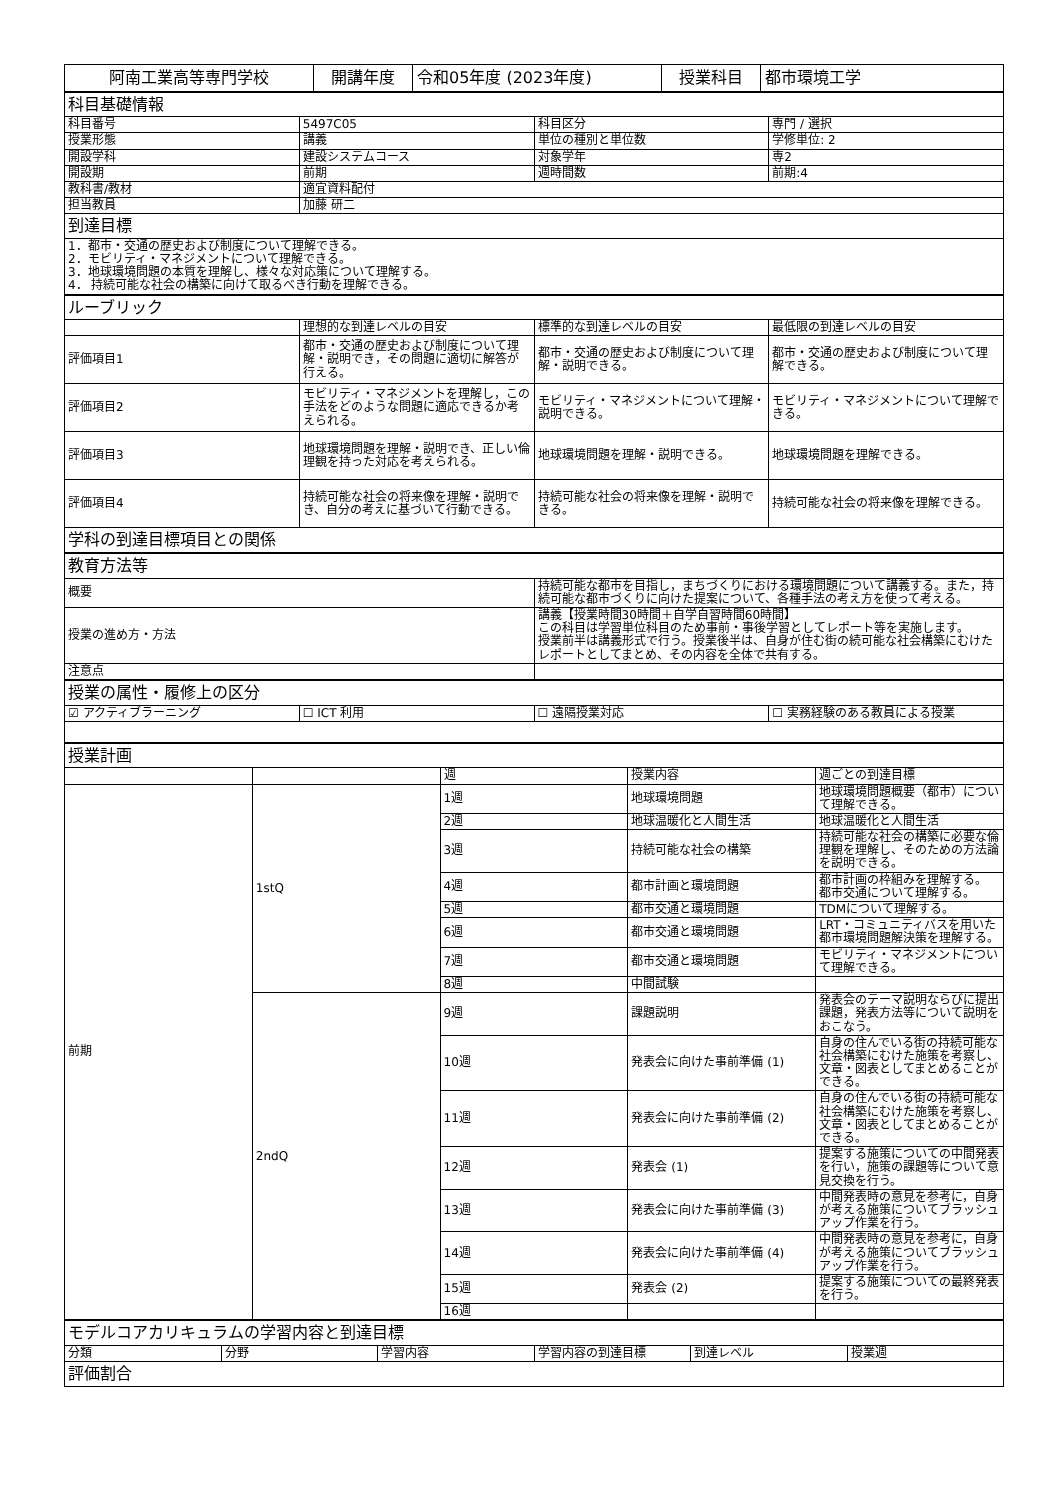| 阿南工業高等専門学校 | 開講年度 | 令和05年度 (2023年度) | 授業科目 | 都市環境工学 |
| 科目基礎情報 | | | |
| 科目番号 | 5497C05 | 科目区分 | 専門 / 選択 |
| 授業形態 | 講義 | 単位の種別と単位数 | 学修単位: 2 |
| 開設学科 | 建設システムコース | 対象学年 | 専2 |
| 開設期 | 前期 | 週時間数 | 前期:4 |
| 教科書/教材 | 適宜資料配付 | | |
| 担当教員 | 加藤 研二 | | |
| 到達目標 | | | |
| 1．都市・交通の歴史および制度について理解できる。 2．モビリティ・マネジメントについて理解できる。 3．地球環境問題の本質を理解し、様々な対応策について理解する。 4． 持続可能な社会の構築に向けて取るべき行動を理解できる。 | | | |
| ルーブリック | | | |
| | 理想的な到達レベルの目安 | 標準的な到達レベルの目安 | 最低限の到達レベルの目安 |
| 評価項目1 | 都市・交通の歴史および制度について理解・説明でき，その問題に適切に解答が行える。 | 都市・交通の歴史および制度について理解・説明できる。 | 都市・交通の歴史および制度について理解できる。 |
| 評価項目2 | モビリティ・マネジメントを理解し，この手法をどのような問題に適応できるか考えられる。 | モビリティ・マネジメントについて理解・説明できる。 | モビリティ・マネジメントについて理解できる。 |
| 評価項目3 | 地球環境問題を理解・説明でき、正しい倫理観を持った対応を考えられる。 | 地球環境問題を理解・説明できる。 | 地球環境問題を理解できる。 |
| 評価項目4 | 持続可能な社会の将来像を理解・説明でき、自分の考えに基づいて行動できる。 | 持続可能な社会の将来像を理解・説明できる。 | 持続可能な社会の将来像を理解できる。 |
| 学科の到達目標項目との関係 | | | |
| 教育方法等 | |
| 概要 | 持続可能な都市を目指し，まちづくりにおける環境問題について講義する。また，持続可能な都市づくりに向けた提案について、各種手法の考え方を使って考える。 |
| 授業の進め方・方法 | 講義【授業時間30時間＋自学自習時間60時間】 この科目は学習単位科目のため事前・事後学習としてレポート等を実施します。 授業前半は講義形式で行う。授業後半は、自身が住む街の続可能な社会構築にむけたレポートとしてまとめ、その内容を全体で共有する。 |
| 注意点 | |
| 授業の属性・履修上の区分 | | | |
| ☑ アクティブラーニング | ☐ ICT 利用 | ☐ 遠隔授業対応 | ☐ 実務経験のある教員による授業 |
| 授業計画 | | | | |
| | | 週 | 授業内容 | 週ごとの到達目標 |
| 前期 | 1stQ | 1週 | 地球環境問題 | 地球環境問題概要（都市）について理解できる。 |
| | | 2週 | 地球温暖化と人間生活 | 地球温暖化と人間生活 |
| | | 3週 | 持続可能な社会の構築 | 持続可能な社会の構築に必要な倫理観を理解し、そのための方法論を説明できる。 |
| | | 4週 | 都市計画と環境問題 | 都市計画の枠組みを理解する。 都市交通について理解する。 |
| | | 5週 | 都市交通と環境問題 | TDMについて理解する。 |
| | | 6週 | 都市交通と環境問題 | LRT・コミュニティバスを用いた都市環境問題解決策を理解する。 |
| | | 7週 | 都市交通と環境問題 | モビリティ・マネジメントについて理解できる。 |
| | | 8週 | 中間試験 | |
| | 2ndQ | 9週 | 課題説明 | 発表会のテーマ説明ならびに提出課題，発表方法等について説明をおこなう。 |
| | | 10週 | 発表会に向けた事前準備 (1) | 自身の住んでいる街の持続可能な社会構築にむけた施策を考察し、文章・図表としてまとめることができる。 |
| | | 11週 | 発表会に向けた事前準備 (2) | 自身の住んでいる街の持続可能な社会構築にむけた施策を考察し、文章・図表としてまとめることができる。 |
| | | 12週 | 発表会 (1) | 提案する施策についての中間発表を行い，施策の課題等について意見交換を行う。 |
| | | 13週 | 発表会に向けた事前準備 (3) | 中間発表時の意見を参考に，自身が考える施策についてブラッシュアップ作業を行う。 |
| | | 14週 | 発表会に向けた事前準備 (4) | 中間発表時の意見を参考に，自身が考える施策についてブラッシュアップ作業を行う。 |
| | | 15週 | 発表会 (2) | 提案する施策についての最終発表を行う。 |
| | | 16週 | | |
| モデルコアカリキュラムの学習内容と到達目標 | | | | | |
| 分類 | 分野 | 学習内容 | 学習内容の到達目標 | 到達レベル | 授業週 |
| 評価割合 | | | | | |